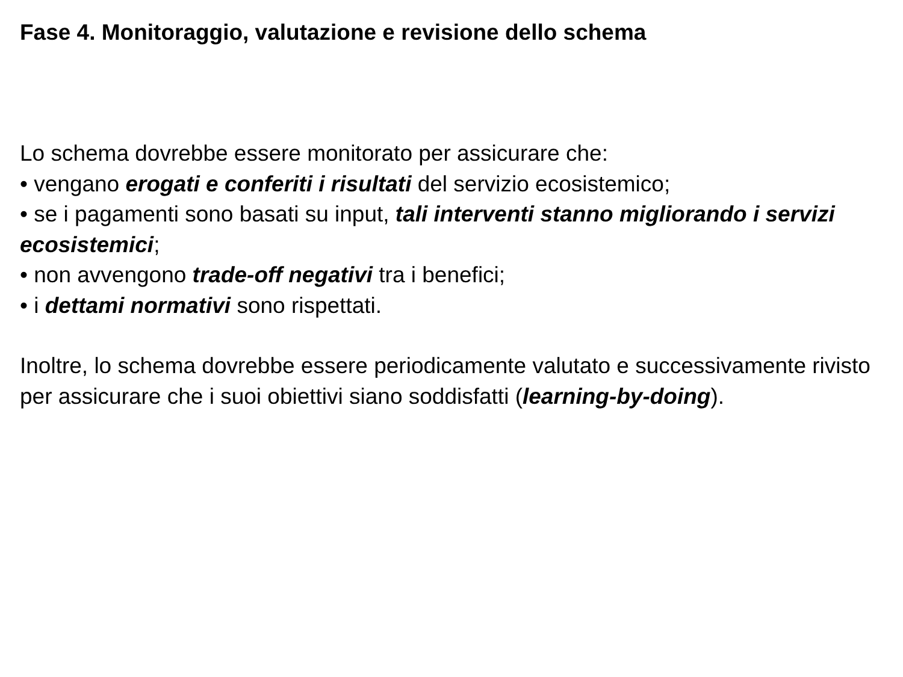Fase 4. Monitoraggio, valutazione e revisione dello schema
Lo schema dovrebbe essere monitorato per assicurare che:
• vengano erogati e conferiti i risultati del servizio ecosistemico;
• se i pagamenti sono basati su input, tali interventi stanno migliorando i servizi ecosistemici;
• non avvengono trade-off negativi tra i benefici;
• i dettami normativi sono rispettati.
Inoltre, lo schema dovrebbe essere periodicamente valutato e successivamente rivisto per assicurare che i suoi obiettivi siano soddisfatti (learning-by-doing).